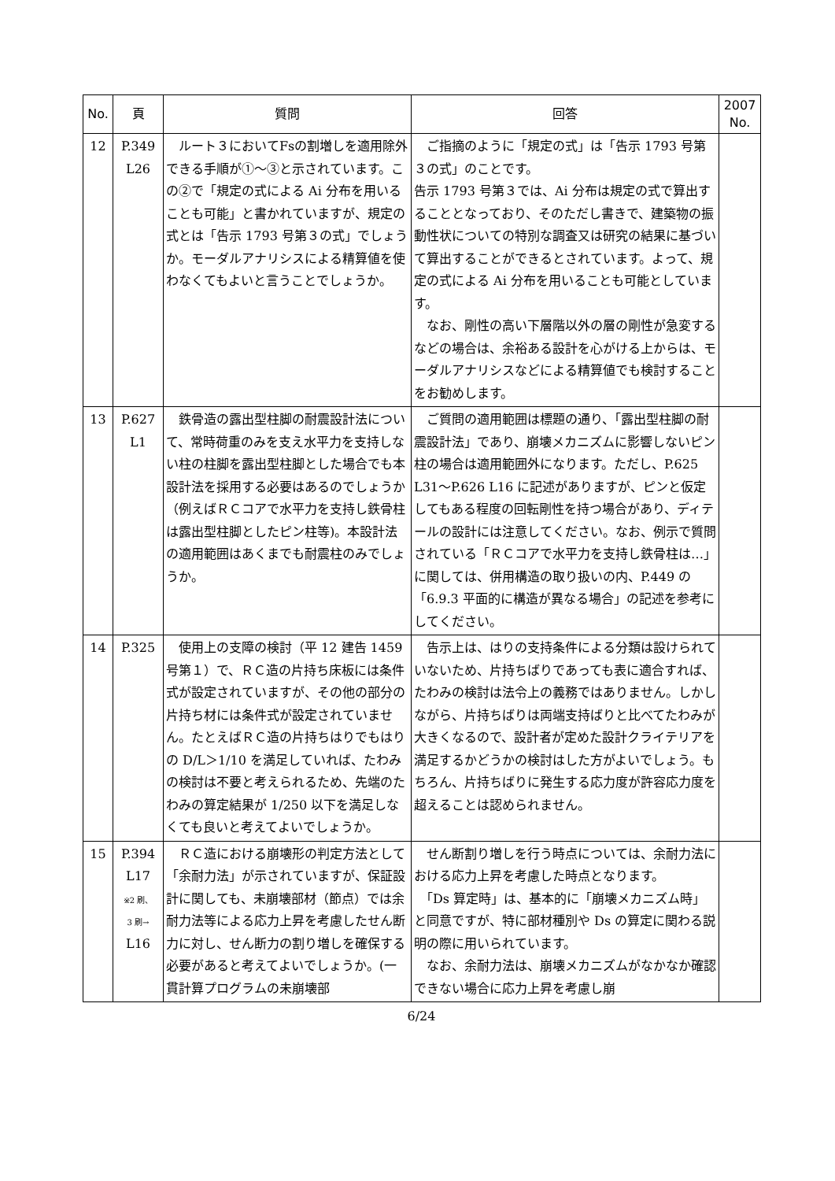| No. | 頁 | 質問 | 回答 | 2007 No. |
| --- | --- | --- | --- | --- |
| 12 | P.349 L26 | ルート３においてFsの割増しを適用除外できる手順が①～③と示されています。この②で「規定の式による Ai 分布を用いることも可能」と書かれていますが、規定の式とは「告示 1793 号第３の式」でしょうか。モーダルアナリシスによる精算値を使わなくてもよいと言うことでしょうか。 | ご指摘のように「規定の式」は「告示 1793 号第３の式」のことです。 告示 1793 号第３では、Ai 分布は規定の式で算出することとなっており、そのただし書きで、建築物の振動性状についての特別な調査又は研究の結果に基づいて算出することができるとされています。よって、規定の式による Ai 分布を用いることも可能としています。 なお、剛性の高い下層階以外の層の剛性が急変するなどの場合は、余裕ある設計を心がける上からは、モーダルアナリシスなどによる精算値でも検討することをお勧めします。 | |
| 13 | P.627 L1 | 鉄骨造の露出型柱脚の耐震設計法について、常時荷重のみを支え水平力を支持しない柱の柱脚を露出型柱脚とした場合でも本設計法を採用する必要はあるのでしょうか（例えばＲＣコアで水平力を支持し鉄骨柱は露出型柱脚としたピン柱等)。本設計法の適用範囲はあくまでも耐震柱のみでしょうか。 | ご質問の適用範囲は標題の通り、「露出型柱脚の耐震設計法」であり、崩壊メカニズムに影響しないピン柱の場合は適用範囲外になります。ただし、P.625 L31～P.626 L16 に記述がありますが、ピンと仮定してもある程度の回転剛性を持つ場合があり、ディテールの設計には注意してください。なお、例示で質問されている「ＲＣコアで水平力を支持し鉄骨柱は…」に関しては、併用構造の取り扱いの内、P.449 の「6.9.3 平面的に構造が異なる場合」の記述を参考にしてください。 | |
| 14 | P.325 | 使用上の支障の検討（平 12 建告 1459 号第１）で、ＲＣ造の片持ち床板には条件式が設定されていますが、その他の部分の片持ち材には条件式が設定されていません。たとえばＲＣ造の片持ちはりでもはりの D/L＞1/10 を満足していれば、たわみの検討は不要と考えられるため、先端のたわみの算定結果が 1/250 以下を満足しなくても良いと考えてよいでしょうか。 | 告示上は、はりの支持条件による分類は設けられていないため、片持ちばりであっても表に適合すれば、たわみの検討は法令上の義務ではありません。しかしながら、片持ちばりは両端支持ばりと比べてたわみが大きくなるので、設計者が定めた設計クライテリアを満足するかどうかの検討はした方がよいでしょう。もちろん、片持ちばりに発生する応力度が許容応力度を超えることは認められません。 | |
| 15 | P.394 L17 ※2 刷、 3 刷→ L16 | ＲＣ造における崩壊形の判定方法として「余耐力法」が示されていますが、保証設計に関しても、未崩壊部材（節点）では余耐力法等による応力上昇を考慮したせん断力に対し、せん断力の割り増しを確保する必要があると考えてよいでしょうか。(一貫計算プログラムの未崩壊部 | せん断割り増しを行う時点については、余耐力法における応力上昇を考慮した時点となります。 「Ds 算定時」は、基本的に「崩壊メカニズム時」と同意ですが、特に部材種別や Ds の算定に関わる説明の際に用いられています。 なお、余耐力法は、崩壊メカニズムがなかなか確認できない場合に応力上昇を考慮し崩 | |
6/24